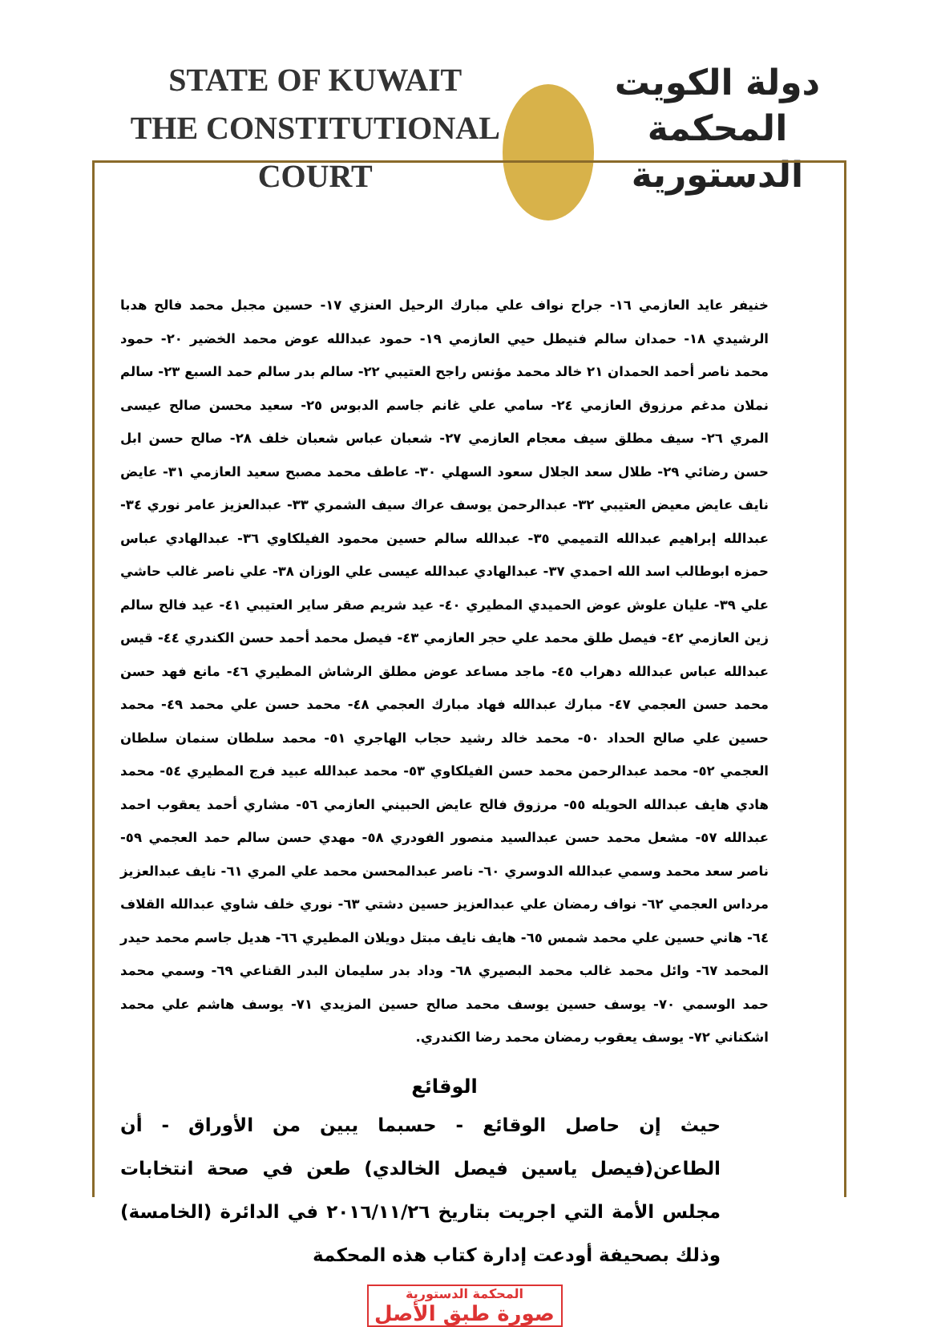STATE OF KUWAIT
THE CONSTITUTIONAL COURT
دولة الكويت
المحكمة الدستورية
خنيفر عايد العازمي ١٦- جراح نواف علي مبارك الرحيل العنزي ١٧- حسين مجبل محمد فالح هدبا الرشيدي ١٨- حمدان سالم فنيطل حيي العازمي ١٩- حمود عبدالله عوض محمد الخضير ٢٠- حمود محمد ناصر أحمد الحمدان ٢١ خالد محمد مؤنس راجح العتيبي ٢٢- سالم بدر سالم حمد السبع ٢٣- سالم نملان مدغم مرزوق العازمي ٢٤- سامي علي غانم جاسم الدبوس ٢٥- سعيد محسن صالح عيسى المري ٢٦- سيف مطلق سيف معجام العازمي ٢٧- شعبان عباس شعبان خلف ٢٨- صالح حسن ابل حسن رضائي ٢٩- طلال سعد الجلال سعود السهلي ٣٠- عاطف محمد مصبح سعيد العازمي ٣١- عايض نايف عايض معيض العتيبي ٣٢- عبدالرحمن يوسف عراك سيف الشمري ٣٣- عبدالعزيز عامر نوري ٣٤- عبدالله إبراهيم عبدالله التميمي ٣٥- عبدالله سالم حسين محمود الفيلكاوي ٣٦- عبدالهادي عباس حمزه ابوطالب اسد الله احمدي ٣٧- عبدالهادي عبدالله عيسى علي الوزان ٣٨- علي ناصر غالب حاشي علي ٣٩- عليان علوش عوض الحميدي المطيري ٤٠- عيد شريم صقر ساير العتيبي ٤١- عيد فالح سالم زين العازمي ٤٢- فيصل طلق محمد علي حجر العازمي ٤٣- فيصل محمد أحمد حسن الكندري ٤٤- قيس عبدالله عباس عبدالله دهراب ٤٥- ماجد مساعد عوض مطلق الرشاش المطيري ٤٦- مانع فهد حسن محمد حسن العجمي ٤٧- مبارك عبدالله فهاد مبارك العجمي ٤٨- محمد حسن علي محمد ٤٩- محمد حسين علي صالح الحداد ٥٠- محمد خالد رشيد حجاب الهاجري ٥١- محمد سلطان سنمان سلطان العجمي ٥٢- محمد عبدالرحمن محمد حسن الفيلكاوي ٥٣- محمد عبدالله عبيد فرج المطيري ٥٤- محمد هادي هايف عبدالله الحويله ٥٥- مرزوق فالح عايض الحبيني العازمي ٥٦- مشاري أحمد يعقوب احمد عبدالله ٥٧- مشعل محمد حسن عبدالسيد منصور الفودري ٥٨- مهدي حسن سالم حمد العجمي ٥٩- ناصر سعد محمد وسمي عبدالله الدوسري ٦٠- ناصر عبدالمحسن محمد علي المري ٦١- نايف عبدالعزيز مرداس العجمي ٦٢- نواف رمضان علي عبدالعزيز حسين دشتي ٦٣- نوري خلف شاوي عبدالله القلاف ٦٤- هاني حسين علي محمد شمس ٦٥- هايف نايف مبتل دويلان المطيري ٦٦- هديل جاسم محمد حيدر المحمد ٦٧- وائل محمد غالب محمد البصيري ٦٨- وداد بدر سليمان البدر القناعي ٦٩- وسمي محمد حمد الوسمي ٧٠- يوسف حسين يوسف محمد صالح حسين المزيدي ٧١- يوسف هاشم علي محمد اشكناني ٧٢- يوسف يعقوب رمضان محمد رضا الكندري.
الوقائع
حيث إن حاصل الوقائع - حسبما يبين من الأوراق - أن الطاعن(فيصل ياسين فيصل الخالدي) طعن في صحة انتخابات مجلس الأمة التي اجريت بتاريخ ٢٠١٦/١١/٢٦ في الدائرة (الخامسة) وذلك بصحيفة أودعت إدارة كتاب هذه المحكمة
المحكمة الدستورية
صورة طبق الأصل